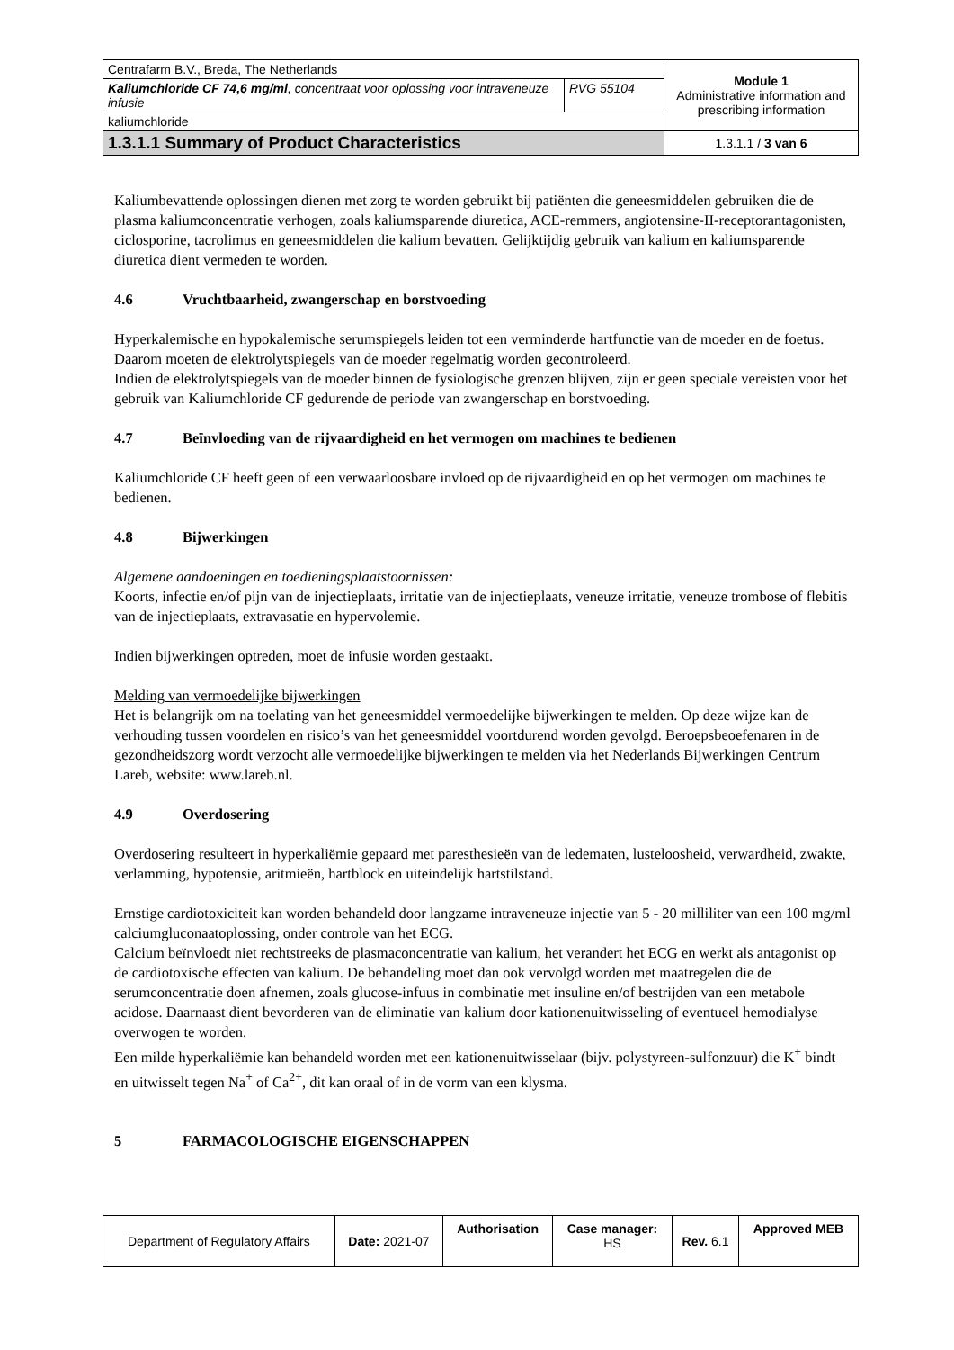| Centrafarm B.V., Breda, The Netherlands | | Module 1 Administrative information and prescribing information |
| Kaliumchloride CF 74,6 mg/ml , concentraat voor oplossing voor intraveneuze infusie | RVG 55104 | |
| kaliumchloride | | |
| 1.3.1.1 Summary of Product Characteristics | | 1.3.1.1 / 3 van 6 |
Kaliumbevattende oplossingen dienen met zorg te worden gebruikt bij patiënten die geneesmiddelen gebruiken die de plasma kaliumconcentratie verhogen, zoals kaliumsparende diuretica, ACE-remmers, angiotensine-II-receptorantagonisten, ciclosporine, tacrolimus en geneesmiddelen die kalium bevatten. Gelijktijdig gebruik van kalium en kaliumsparende diuretica dient vermeden te worden.
4.6 Vruchtbaarheid, zwangerschap en borstvoeding
Hyperkalemische en hypokalemische serumspiegels leiden tot een verminderde hartfunctie van de moeder en de foetus. Daarom moeten de elektrolytspiegels van de moeder regelmatig worden gecontroleerd.
Indien de elektrolytspiegels van de moeder binnen de fysiologische grenzen blijven, zijn er geen speciale vereisten voor het gebruik van Kaliumchloride CF gedurende de periode van zwangerschap en borstvoeding.
4.7 Beïnvloeding van de rijvaardigheid en het vermogen om machines te bedienen
Kaliumchloride CF heeft geen of een verwaarloosbare invloed op de rijvaardigheid en op het vermogen om machines te bedienen.
4.8 Bijwerkingen
Algemene aandoeningen en toedieningsplaatstoornissen:
Koorts, infectie en/of pijn van de injectieplaats, irritatie van de injectieplaats, veneuze irritatie, veneuze trombose of flebitis van de injectieplaats, extravasatie en hypervolemie.
Indien bijwerkingen optreden, moet de infusie worden gestaakt.
Melding van vermoedelijke bijwerkingen
Het is belangrijk om na toelating van het geneesmiddel vermoedelijke bijwerkingen te melden. Op deze wijze kan de verhouding tussen voordelen en risico’s van het geneesmiddel voortdurend worden gevolgd. Beroepsbeoefenaren in de gezondheidszorg wordt verzocht alle vermoedelijke bijwerkingen te melden via het Nederlands Bijwerkingen Centrum Lareb, website: www.lareb.nl.
4.9 Overdosering
Overdosering resulteert in hyperkaliëmie gepaard met paresthesieën van de ledematen, lusteloosheid, verwardheid, zwakte, verlamming, hypotensie, aritmieën, hartblock en uiteindelijk hartstilstand.
Ernstige cardiotoxiciteit kan worden behandeld door langzame intraveneuze injectie van 5 - 20 milliliter van een 100 mg/ml calciumgluconaatoplossing, onder controle van het ECG.
Calcium beïnvloedt niet rechtstreeks de plasmaconcentratie van kalium, het verandert het ECG en werkt als antagonist op de cardiotoxische effecten van kalium. De behandeling moet dan ook vervolgd worden met maatregelen die de serumconcentratie doen afnemen, zoals glucose-infuus in combinatie met insuline en/of bestrijden van een metabole acidose. Daarnaast dient bevorderen van de eliminatie van kalium door kationenuitwisseling of eventueel hemodialyse overwogen te worden.
Een milde hyperkaliëmie kan behandeld worden met een kationenuitwisselaar (bijv. polystyreen-sulfonzuur) die K<sup>+</sup> bindt en uitwisselt tegen Na<sup>+</sup> of Ca<sup>2+</sup>, dit kan oraal of in de vorm van een klysma.
5 FARMACOLOGISCHE EIGENSCHAPPEN
| Department of Regulatory Affairs | Date: 2021-07 | Authorisation | Case manager: HS | Rev. 6.1 | Approved MEB |